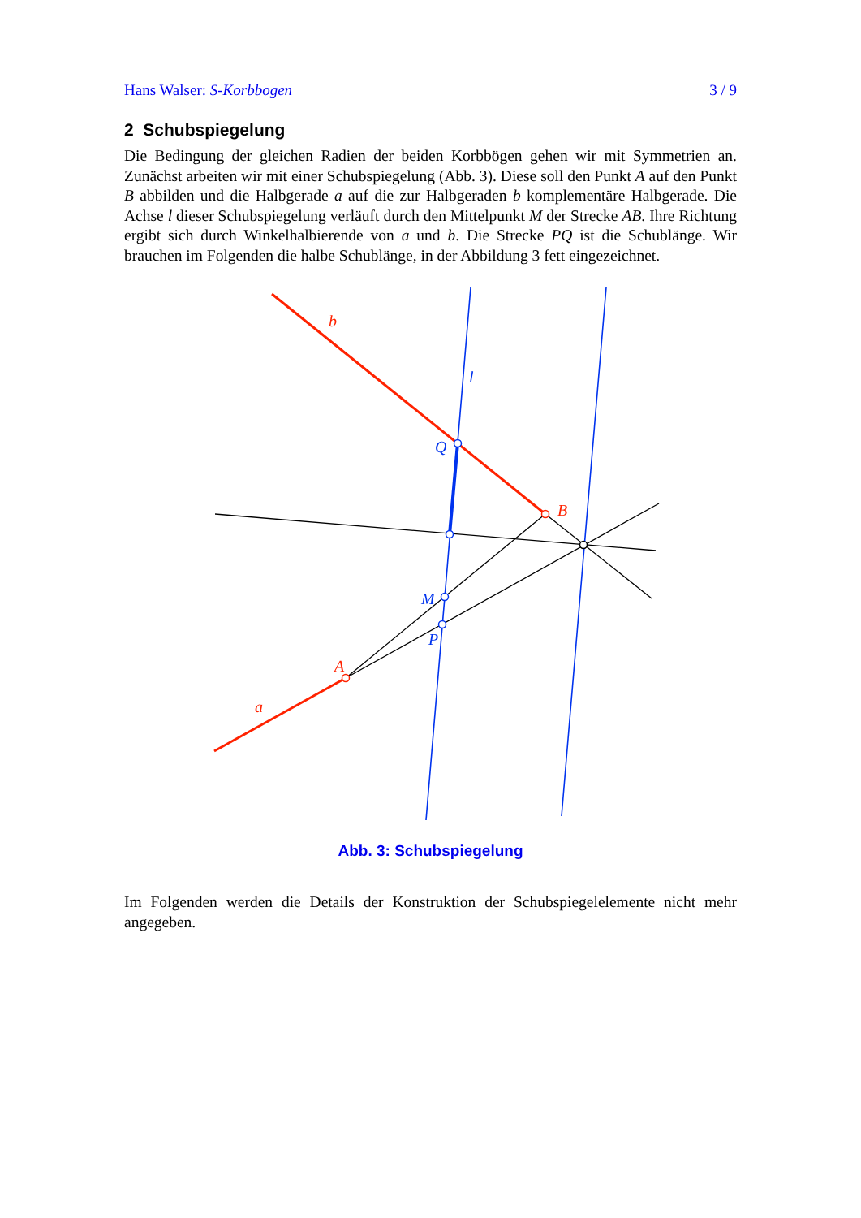Hans Walser: S-Korbbogen 3 / 9
2 Schubspiegelung
Die Bedingung der gleichen Radien der beiden Korbbögen gehen wir mit Symmetrien an. Zunächst arbeiten wir mit einer Schubspiegelung (Abb. 3). Diese soll den Punkt A auf den Punkt B abbilden und die Halbgerade a auf die zur Halbgeraden b komplementäre Halbgerade. Die Achse l dieser Schubspiegelung verläuft durch den Mittelpunkt M der Strecke AB. Ihre Richtung ergibt sich durch Winkelhalbierende von a und b. Die Strecke PQ ist die Schublänge. Wir brauchen im Folgenden die halbe Schublänge, in der Abbildung 3 fett eingezeichnet.
b
l
Q
B
M
P
A
a
Abb. 3: Schubspiegelung
Im Folgenden werden die Details der Konstruktion der Schubspiegelelemente nicht mehr angegeben.